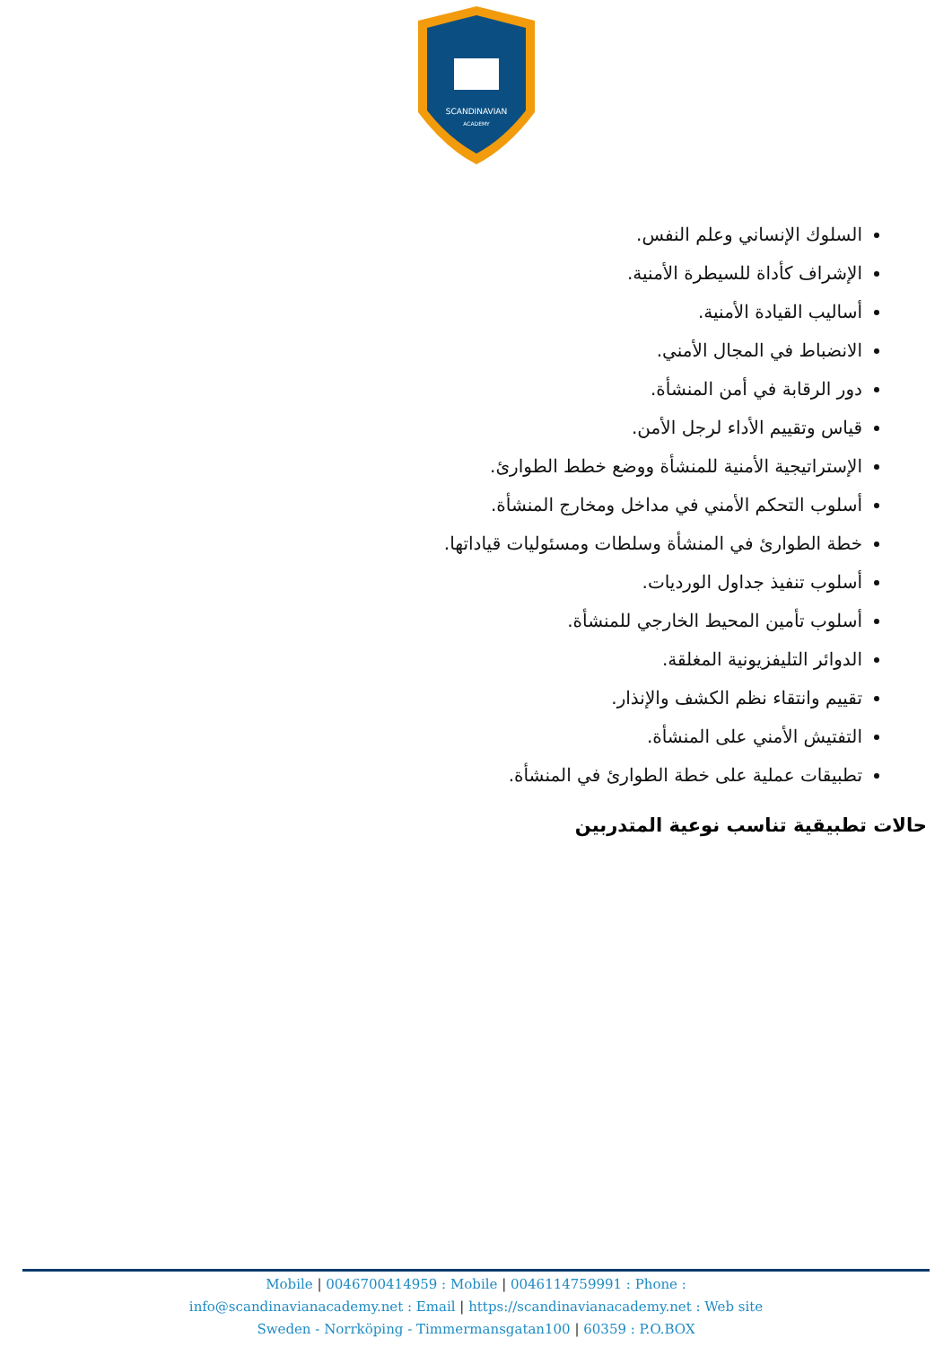SCANDINAVIAN
ACADEMY
السلوك الإنساني وعلم النفس.
الإشراف كأداة للسيطرة الأمنية.
أساليب القيادة الأمنية.
الانضباط في المجال الأمني.
دور الرقابة في أمن المنشأة.
قياس وتقييم الأداء لرجل الأمن.
الإستراتيجية الأمنية للمنشأة ووضع خطط الطوارئ.
أسلوب التحكم الأمني في مداخل ومخارج المنشأة.
خطة الطوارئ في المنشأة وسلطات ومسئوليات قياداتها.
أسلوب تنفيذ جداول الورديات.
أسلوب تأمين المحيط الخارجي للمنشأة.
الدوائر التليفزيونية المغلقة.
تقييم وانتقاء نظم الكشف والإنذار.
التفتيش الأمني على المنشأة.
تطبيقات عملية على خطة الطوارئ في المنشأة.
حالات تطبيقية تناسب نوعية المتدربين
Mobile | 0046700414959 : Mobile | 0046114759991 : Phone :
info@scandinavianacademy.net : Email | https://scandinavianacademy.net : Web site
Sweden - Norrköping - Timmermansgatan100 | 60359 : P.O.BOX